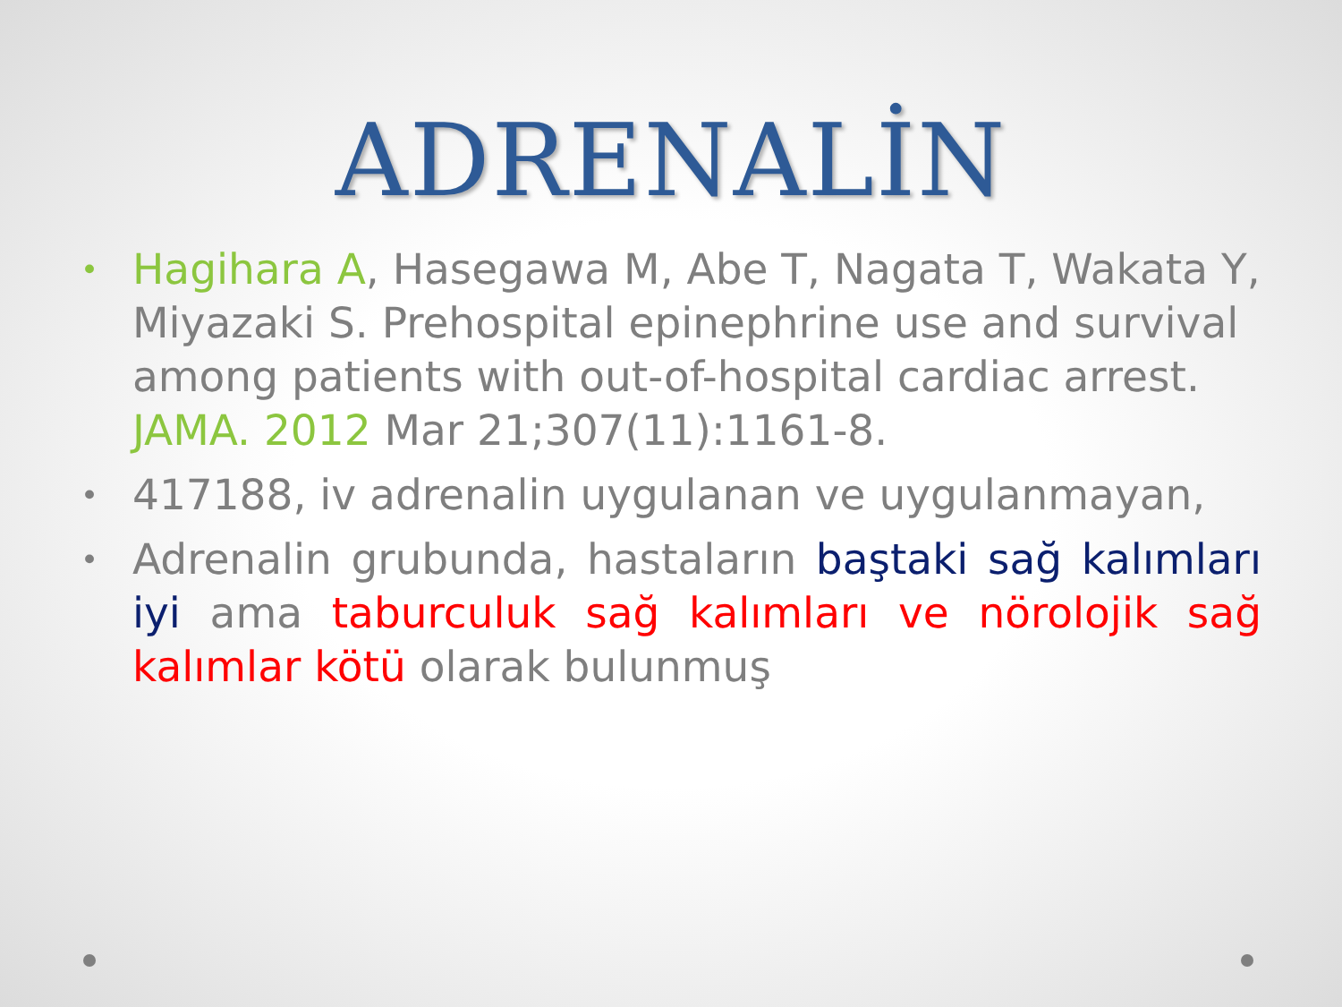ADRENALİN
• Hagihara A, Hasegawa M, Abe T, Nagata T, Wakata Y, Miyazaki S. Prehospital epinephrine use and survival among patients with out-of-hospital cardiac arrest. JAMA. 2012 Mar 21;307(11):1161-8.
• 417188, iv adrenalin uygulanan ve uygulanmayan,
• Adrenalin grubunda, hastaların baştaki sağ kalımları iyi ama taburculuk sağ kalımları ve nörolojik sağ kalımlar kötü olarak bulunmuş